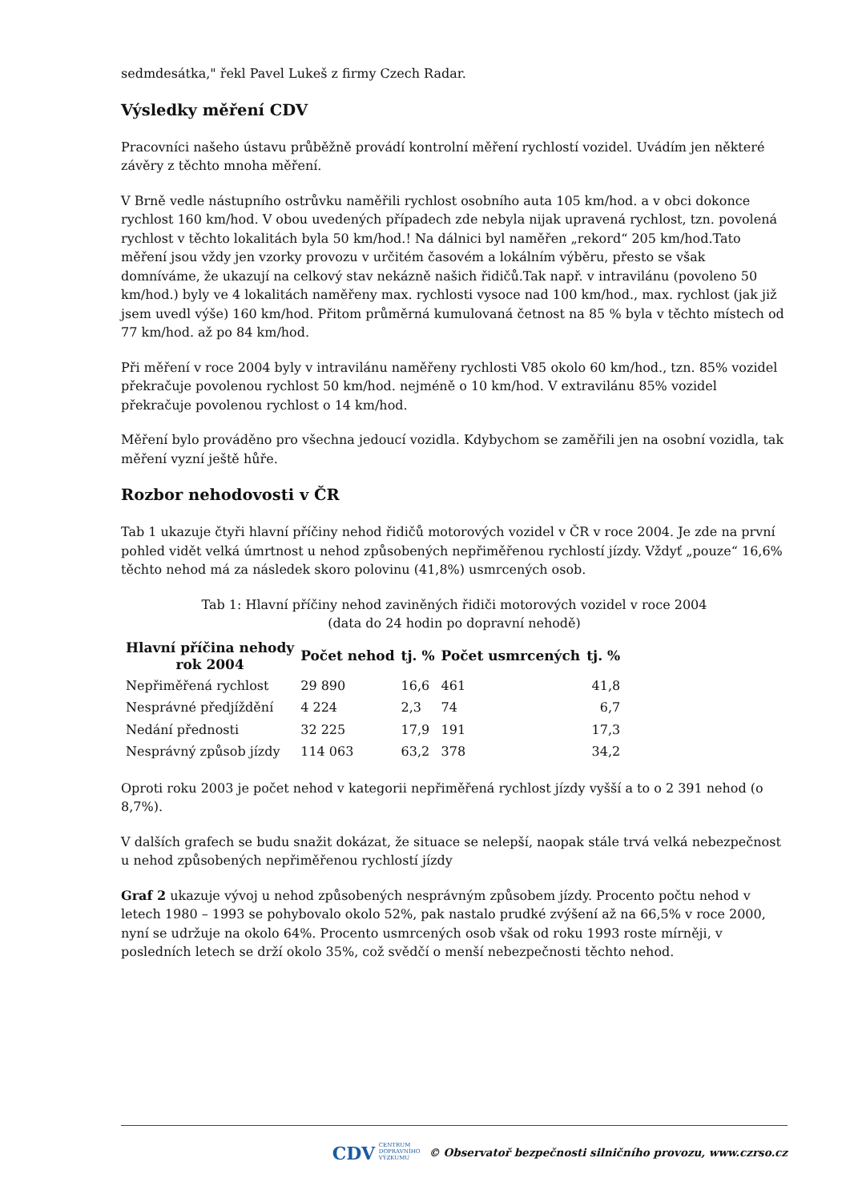sedmdesátka," řekl Pavel Lukeš z firmy Czech Radar.
Výsledky měření CDV
Pracovníci našeho ústavu průběžně provádí kontrolní měření rychlostí vozidel. Uvádím jen některé závěry z těchto mnoha měření.
V Brně vedle nástupního ostrůvku naměřili rychlost osobního auta 105 km/hod. a v obci dokonce rychlost 160 km/hod. V obou uvedených případech zde nebyla nijak upravená rychlost, tzn. povolená rychlost v těchto lokalitách byla 50 km/hod.! Na dálnici byl naměřen „rekord“ 205 km/hod.Tato měření jsou vždy jen vzorky provozu v určitém časovém a lokálním výběru, přesto se však domníváme, že ukazují na celkový stav nekázně našich řidičů.Tak např. v intravilánu (povoleno 50 km/hod.) byly ve 4 lokalitách naměřeny max. rychlosti vysoce nad 100 km/hod., max. rychlost (jak již jsem uvedl výše) 160 km/hod. Přitom průměrná kumulovaná četnost na 85 % byla v těchto místech od 77 km/hod. až po 84 km/hod.
Při měření v roce 2004 byly v intravilánu naměřeny rychlosti V85 okolo 60 km/hod., tzn. 85% vozidel překračuje povolenou rychlost 50 km/hod. nejméně o 10 km/hod. V extravilánu 85% vozidel překračuje povolenou rychlost o 14 km/hod.
Měření bylo prováděno pro všechna jedoucí vozidla. Kdybychom se zaměřili jen na osobní vozidla, tak měření vyzní ještě hůře.
Rozbor nehodovosti v ČR
Tab 1 ukazuje čtyři hlavní příčiny nehod řidičů motorových vozidel v ČR v roce 2004. Je zde na první pohled vidět velká úmrtnost u nehod způsobených nepřiměřenou rychlostí jízdy. Vždyť „pouze“ 16,6% těchto nehod má za následek skoro polovinu (41,8%) usmrcených osob.
Tab 1: Hlavní příčiny nehod zaviněných řidiči motorových vozidel v roce 2004
(data do 24 hodin po dopravní nehodě)
| Hlavní příčina nehody rok 2004 | Počet nehod | tj. % | Počet usmrcených | tj. % |
| --- | --- | --- | --- | --- |
| Nepřiměřená rychlost | 29 890 | 16,6 | 461 | 41,8 |
| Nesprávné předjíždění | 4 224 | 2,3 | 74 | 6,7 |
| Nedání přednosti | 32 225 | 17,9 | 191 | 17,3 |
| Nesprávný způsob jízdy | 114 063 | 63,2 | 378 | 34,2 |
Oproti roku 2003 je počet nehod v kategorii nepřiměřená rychlost jízdy vyšší a to o 2 391 nehod (o 8,7%).
V dalších grafech se budu snažit dokázat, že situace se nelepší, naopak stále trvá velká nebezpečnost u nehod způsobených nepřiměřenou rychlostí jízdy
Graf 2 ukazuje vývoj u nehod způsobených nesprávným způsobem jízdy. Procento počtu nehod v letech 1980 – 1993 se pohybovalo okolo 52%, pak nastalo prudké zvýšení až na 66,5% v roce 2000, nyní se udržuje na okolo 64%. Procento usmrcených osob však od roku 1993 roste mírněji, v posledních letech se drží okolo 35%, což svědčí o menší nebezpečnosti těchto nehod.
CDV CENTRUM
DOPRAVNÍHO
VÝZKUMU © Observatoř bezpečnosti silničního provozu, www.czrso.cz